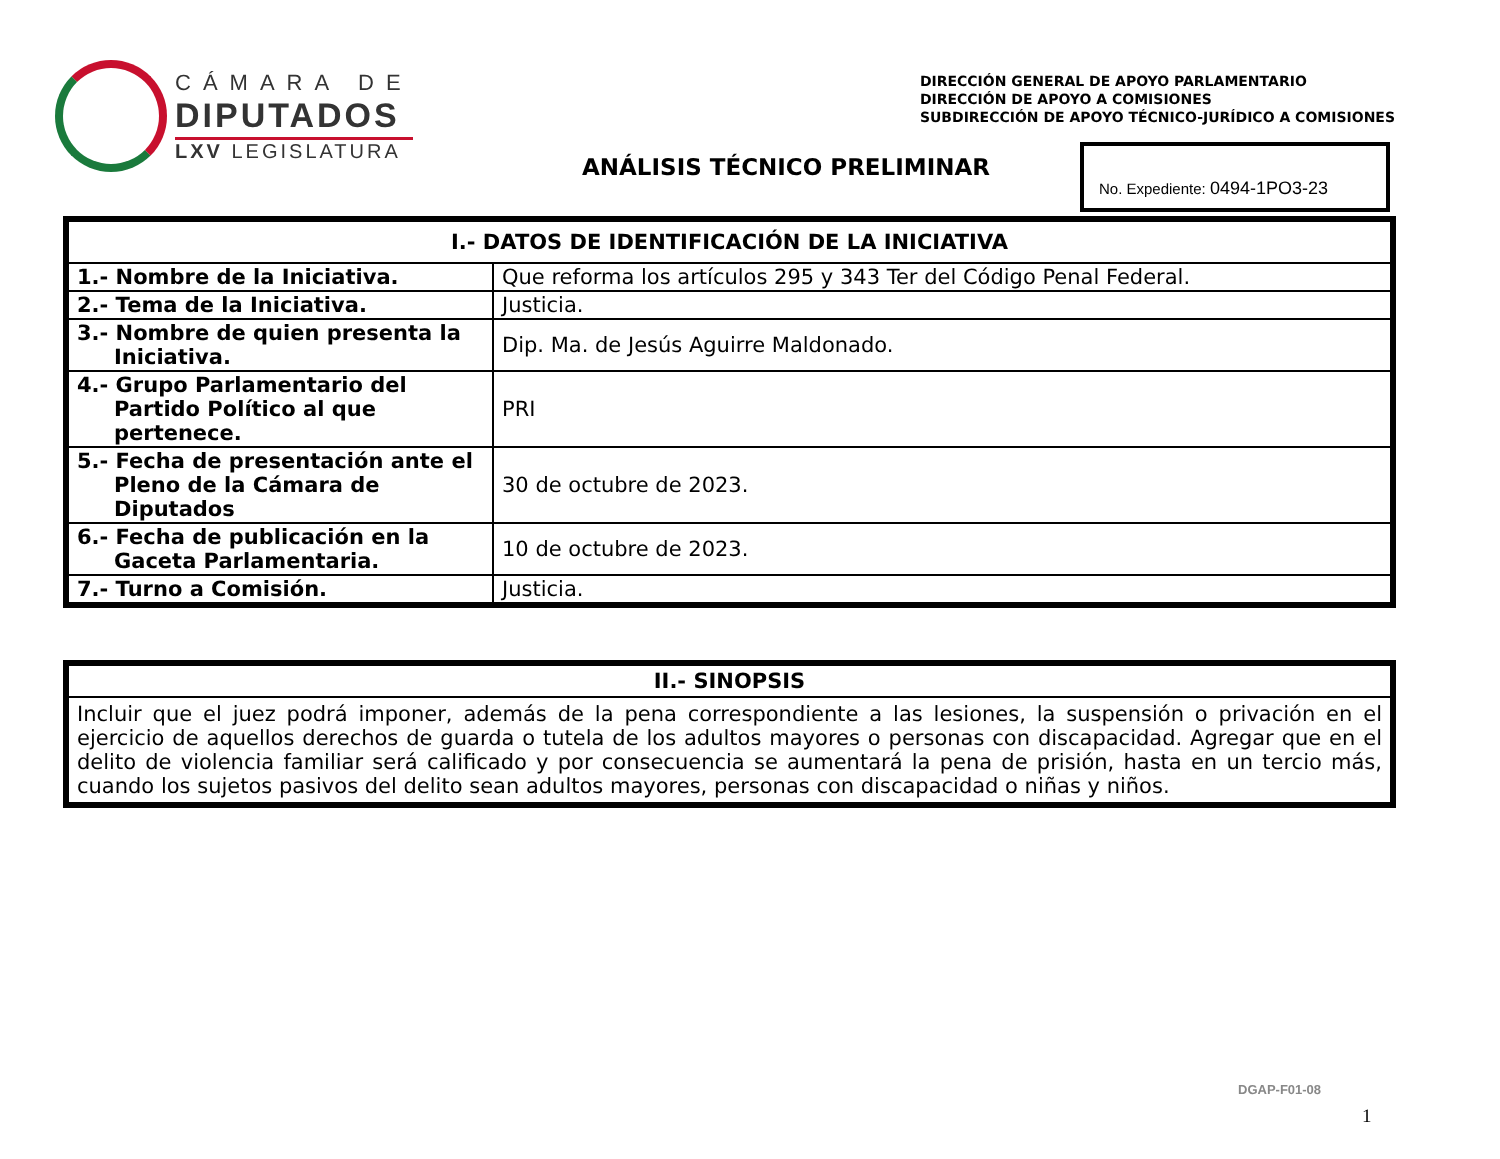CÁMARA DE
DIPUTADOS
LXV LEGISLATURA
DIRECCIÓN GENERAL DE APOYO PARLAMENTARIO
DIRECCIÓN DE APOYO A COMISIONES
SUBDIRECCIÓN DE APOYO TÉCNICO-JURÍDICO A COMISIONES
ANÁLISIS TÉCNICO PRELIMINAR
No. Expediente: 0494-1PO3-23
| I.- DATOS DE IDENTIFICACIÓN DE LA INICIATIVA | |
| --- | --- |
| 1.- Nombre de la Iniciativa. | Que reforma los artículos 295 y 343 Ter del Código Penal Federal. |
| 2.- Tema de la Iniciativa. | Justicia. |
| 3.- Nombre de quien presenta la Iniciativa. | Dip. Ma. de Jesús Aguirre Maldonado. |
| 4.- Grupo Parlamentario del Partido Político al que pertenece. | PRI |
| 5.- Fecha de presentación ante el Pleno de la Cámara de Diputados | 30 de octubre de 2023. |
| 6.- Fecha de publicación en la Gaceta Parlamentaria. | 10 de octubre de 2023. |
| 7.- Turno a Comisión. | Justicia. |
| II.- SINOPSIS |
| --- |
| Incluir que el juez podrá imponer, además de la pena correspondiente a las lesiones, la suspensión o privación en el ejercicio de aquellos derechos de guarda o tutela de los adultos mayores o personas con discapacidad. Agregar que en el delito de violencia familiar será calificado y por consecuencia se aumentará la pena de prisión, hasta en un tercio más, cuando los sujetos pasivos del delito sean adultos mayores, personas con discapacidad o niñas y niños. |
DGAP-F01-08
1